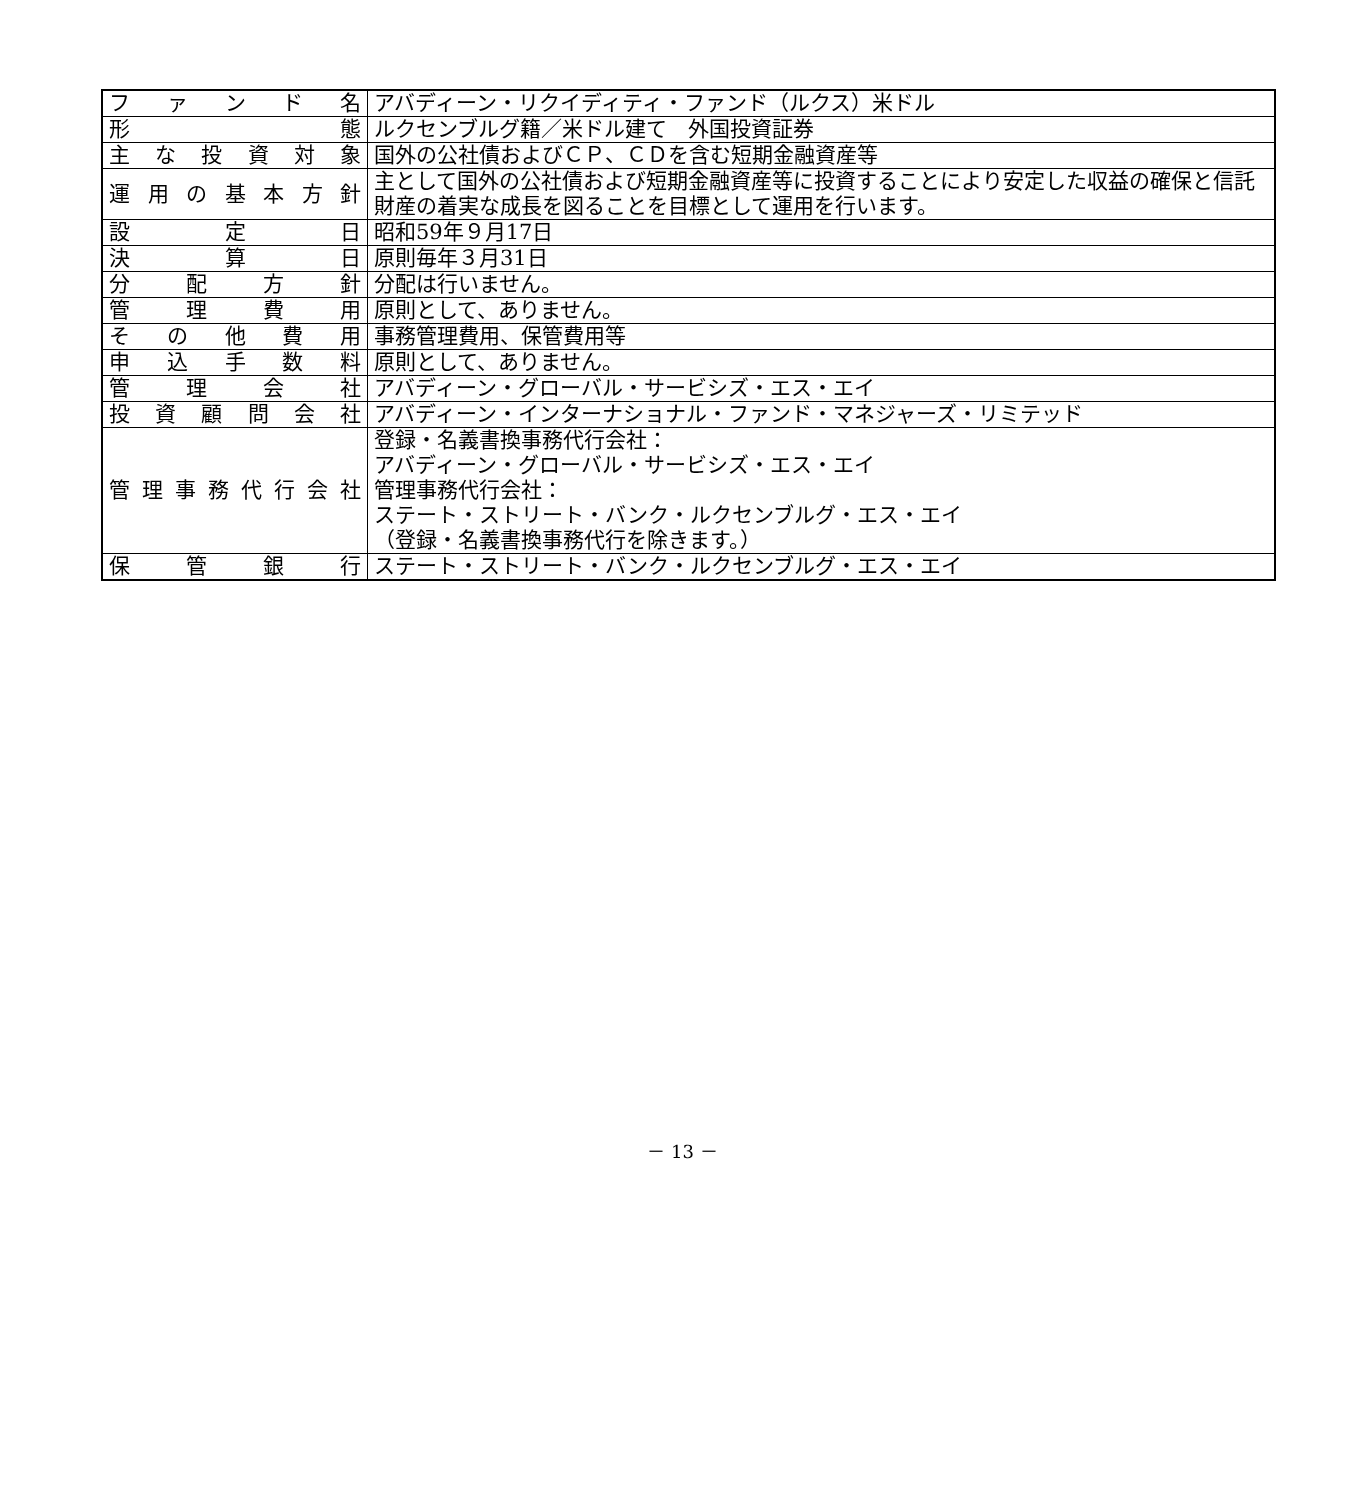| ファンド名 | アバディーン・リクイディティ・ファンド（ルクス）米ドル |
| 形態 | ルクセンブルグ籍／米ドル建て 外国投資証券 |
| 主な投資対象 | 国外の公社債およびＣＰ、ＣＤを含む短期金融資産等 |
| 運用の基本方針 | 主として国外の公社債および短期金融資産等に投資することにより安定した収益の確保と信託財産の着実な成長を図ることを目標として運用を行います。 |
| 設定日 | 昭和59年９月17日 |
| 決算日 | 原則毎年３月31日 |
| 分配方針 | 分配は行いません。 |
| 管理費用 | 原則として、ありません。 |
| その他費用 | 事務管理費用、保管費用等 |
| 申込手数料 | 原則として、ありません。 |
| 管理会社 | アバディーン・グローバル・サービシズ・エス・エイ |
| 投資顧問会社 | アバディーン・インターナショナル・ファンド・マネジャーズ・リミテッド |
| 管理事務代行会社 | 登録・名義書換事務代行会社： アバディーン・グローバル・サービシズ・エス・エイ 管理事務代行会社： ステート・ストリート・バンク・ルクセンブルグ・エス・エイ （登録・名義書換事務代行を除きます。） |
| 保管銀行 | ステート・ストリート・バンク・ルクセンブルグ・エス・エイ |
－ 13 －